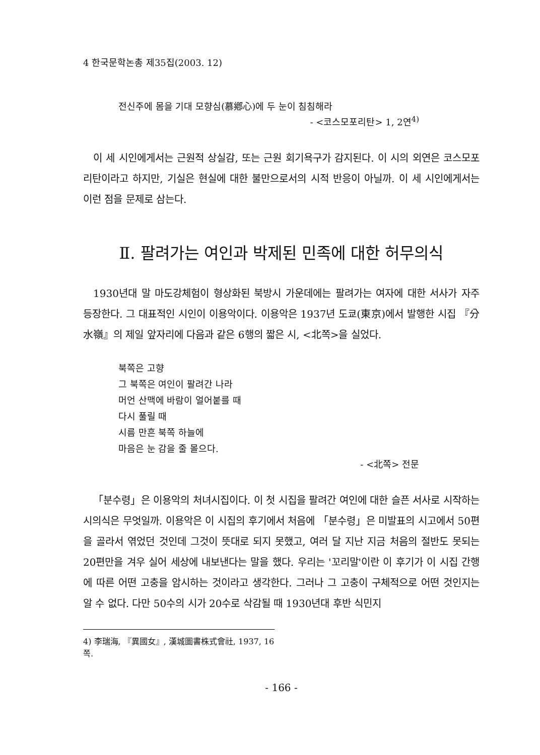4 한국문학논총 제35집(2003. 12)
전신주에 몸을 기대 모향심(慕鄕心)에 두 눈이 침침해라
- <코스모포리탄> 1, 2연<sup>4)</sup>
이 세 시인에게서는 근원적 상실감, 또는 근원 회기욕구가 감지된다. 이 시의 외연은 코스모포리탄이라고 하지만, 기실은 현실에 대한 불만으로서의 시적 반응이 아닐까. 이 세 시인에게서는 이런 점을 문제로 삼는다.
Ⅱ. 팔려가는 여인과 박제된 민족에 대한 허무의식
1930년대 말 마도강체험이 형상화된 북방시 가운데에는 팔려가는 여자에 대한 서사가 자주 등장한다. 그 대표적인 시인이 이용악이다. 이용악은 1937년 도쿄(東京)에서 발행한 시집 『分水嶺』의 제일 앞자리에 다음과 같은 6행의 짧은 시, <北쪽>을 실었다.
북쪽은 고향
그 북쪽은 여인이 팔려간 나라
머언 산맥에 바람이 얼어붙를 때
다시 풀릴 때
시름 만흔 북쪽 하늘에
마음은 눈 감을 줄 몰으다.
- <北쪽> 전문
「분수령」은 이용악의 처녀시집이다. 이 첫 시집을 팔려간 여인에 대한 슬픈 서사로 시작하는 시의식은 무엇일까. 이용악은 이 시집의 후기에서 처음에 「분수령」은 미발표의 시고에서 50편을 골라서 엮었던 것인데 그것이 뜻대로 되지 못했고, 여러 달 지난 지금 처음의 절반도 못되는 20편만을 겨우 실어 세상에 내보낸다는 말을 했다. 우리는 '꼬리말'이란 이 후기가 이 시집 간행에 따른 어떤 고충을 암시하는 것이라고 생각한다. 그러나 그 고충이 구체적으로 어떤 것인지는 알 수 없다. 다만 50수의 시가 20수로 삭감될 때 1930년대 후반 식민지
4) 李瑞海, 『異國女』, 漢城圖書株式會社, 1937, 16쪽.
- 166 -